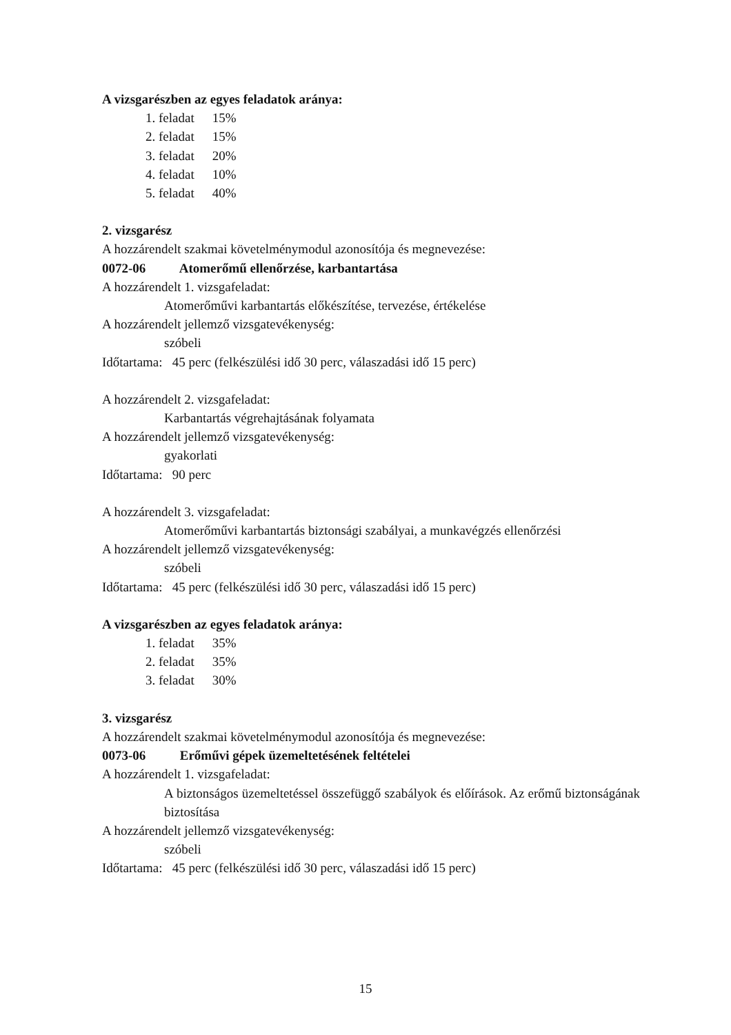A vizsgarészben az egyes feladatok aránya:
1. feladat 15%
2. feladat 15%
3. feladat 20%
4. feladat 10%
5. feladat 40%
2. vizsgarész
A hozzárendelt szakmai követelménymodul azonosítója és megnevezése:
0072-06 Atomerőmű ellenőrzése, karbantartása
A hozzárendelt 1. vizsgafeladat:
Atomerőművi karbantartás előkészítése, tervezése, értékelése
A hozzárendelt jellemző vizsgatevékenység:
szóbeli
Időtartama: 45 perc (felkészülési idő 30 perc, válaszadási idő 15 perc)
A hozzárendelt 2. vizsgafeladat:
Karbantartás végrehajtásának folyamata
A hozzárendelt jellemző vizsgatevékenység:
gyakorlati
Időtartama: 90 perc
A hozzárendelt 3. vizsgafeladat:
Atomerőművi karbantartás biztonsági szabályai, a munkavégzés ellenőrzési
A hozzárendelt jellemző vizsgatevékenység:
szóbeli
Időtartama: 45 perc (felkészülési idő 30 perc, válaszadási idő 15 perc)
A vizsgarészben az egyes feladatok aránya:
1. feladat 35%
2. feladat 35%
3. feladat 30%
3. vizsgarész
A hozzárendelt szakmai követelménymodul azonosítója és megnevezése:
0073-06 Erőművi gépek üzemeltetésének feltételei
A hozzárendelt 1. vizsgafeladat:
A biztonságos üzemeltetéssel összefüggő szabályok és előírások. Az erőmű biztonságának biztosítása
A hozzárendelt jellemző vizsgatevékenység:
szóbeli
Időtartama: 45 perc (felkészülési idő 30 perc, válaszadási idő 15 perc)
15